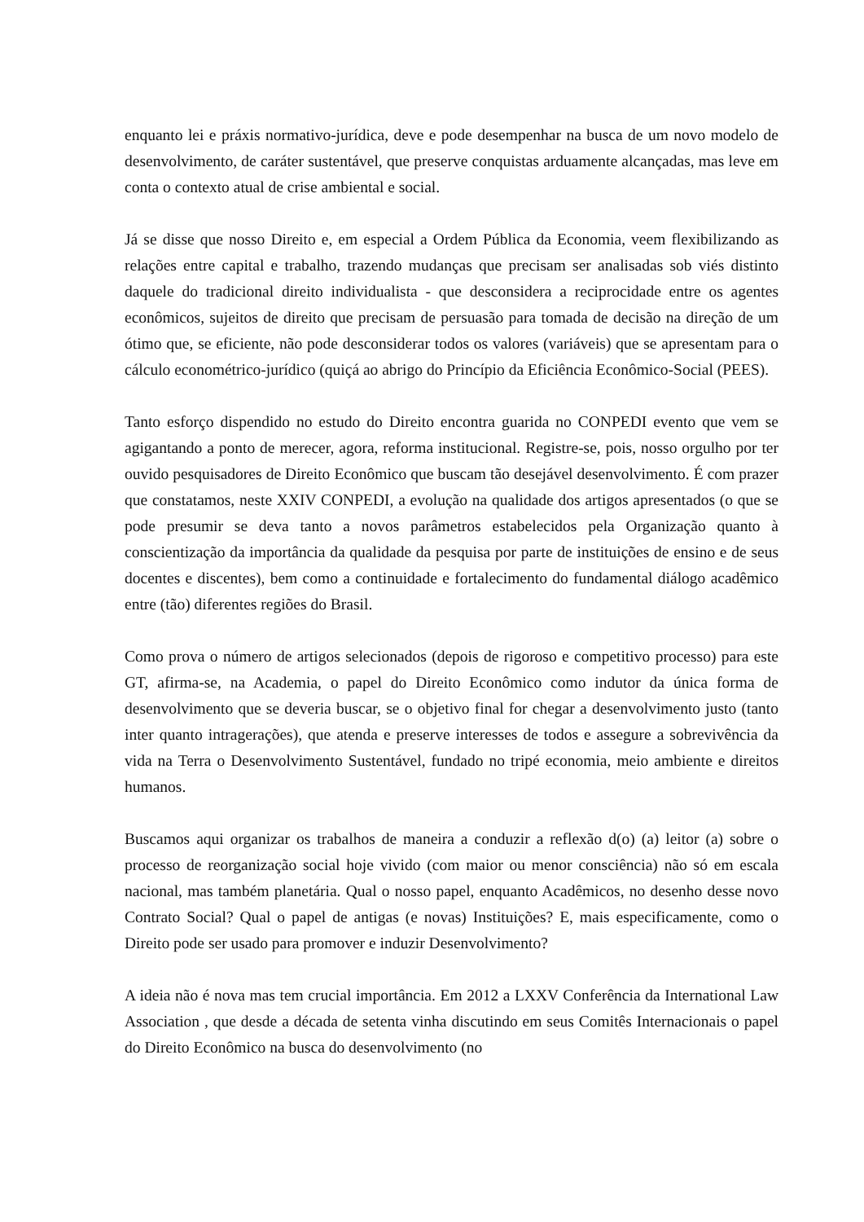enquanto lei e práxis normativo-jurídica, deve e pode desempenhar na busca de um novo modelo de desenvolvimento, de caráter sustentável, que preserve conquistas arduamente alcançadas, mas leve em conta o contexto atual de crise ambiental e social.
Já se disse que nosso Direito e, em especial a Ordem Pública da Economia, veem flexibilizando as relações entre capital e trabalho, trazendo mudanças que precisam ser analisadas sob viés distinto daquele do tradicional direito individualista - que desconsidera a reciprocidade entre os agentes econômicos, sujeitos de direito que precisam de persuasão para tomada de decisão na direção de um ótimo que, se eficiente, não pode desconsiderar todos os valores (variáveis) que se apresentam para o cálculo econométrico-jurídico (quiçá ao abrigo do Princípio da Eficiência Econômico-Social (PEES).
Tanto esforço dispendido no estudo do Direito encontra guarida no CONPEDI evento que vem se agigantando a ponto de merecer, agora, reforma institucional. Registre-se, pois, nosso orgulho por ter ouvido pesquisadores de Direito Econômico que buscam tão desejável desenvolvimento. É com prazer que constatamos, neste XXIV CONPEDI, a evolução na qualidade dos artigos apresentados (o que se pode presumir se deva tanto a novos parâmetros estabelecidos pela Organização quanto à conscientização da importância da qualidade da pesquisa por parte de instituições de ensino e de seus docentes e discentes), bem como a continuidade e fortalecimento do fundamental diálogo acadêmico entre (tão) diferentes regiões do Brasil.
Como prova o número de artigos selecionados (depois de rigoroso e competitivo processo) para este GT, afirma-se, na Academia, o papel do Direito Econômico como indutor da única forma de desenvolvimento que se deveria buscar, se o objetivo final for chegar a desenvolvimento justo (tanto inter quanto intragerações), que atenda e preserve interesses de todos e assegure a sobrevivência da vida na Terra o Desenvolvimento Sustentável, fundado no tripé economia, meio ambiente e direitos humanos.
Buscamos aqui organizar os trabalhos de maneira a conduzir a reflexão d(o) (a) leitor (a) sobre o processo de reorganização social hoje vivido (com maior ou menor consciência) não só em escala nacional, mas também planetária. Qual o nosso papel, enquanto Acadêmicos, no desenho desse novo Contrato Social? Qual o papel de antigas (e novas) Instituições? E, mais especificamente, como o Direito pode ser usado para promover e induzir Desenvolvimento?
A ideia não é nova mas tem crucial importância. Em 2012 a LXXV Conferência da International Law Association , que desde a década de setenta vinha discutindo em seus Comitês Internacionais o papel do Direito Econômico na busca do desenvolvimento (no